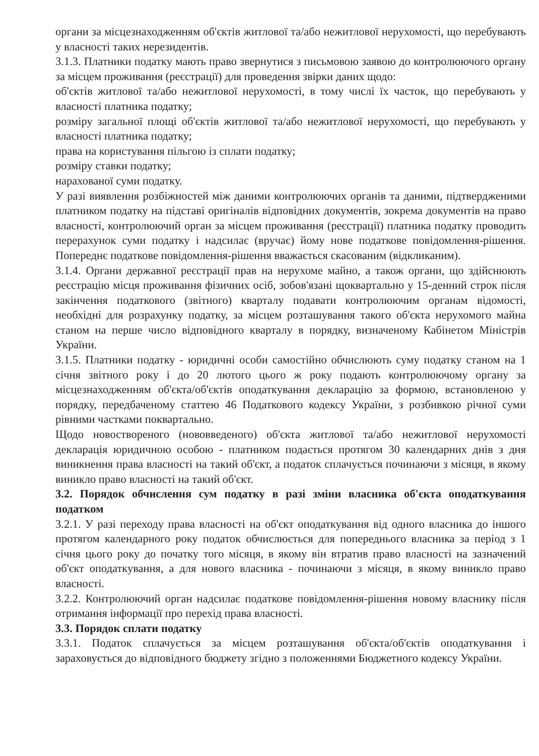органи за місцезнаходженням об'єктів житлової та/або нежитлової нерухомості, що перебувають у власності таких нерезидентів.
3.1.3. Платники податку мають право звернутися з письмовою заявою до контролюючого органу за місцем проживання (реєстрації) для проведення звірки даних щодо:
об'єктів житлової та/або нежитлової нерухомості, в тому числі їх часток, що перебувають у власності платника податку;
розміру загальної площі об'єктів житлової та/або нежитлової нерухомості, що перебувають у власності платника податку;
права на користування пільгою із сплати податку;
розміру ставки податку;
нарахованої суми податку.
У разі виявлення розбіжностей між даними контролюючих органів та даними, підтвердженими платником податку на підставі оригіналів відповідних документів, зокрема документів на право власності, контролюючий орган за місцем проживання (реєстрації) платника податку проводить перерахунок суми податку і надсилає (вручає) йому нове податкове повідомлення-рішення. Попереднє податкове повідомлення-рішення вважається скасованим (відкликаним).
3.1.4. Органи державної реєстрації прав на нерухоме майно, а також органи, що здійснюють реєстрацію місця проживання фізичних осіб, зобов'язані щоквартально у 15-денний строк після закінчення податкового (звітного) кварталу подавати контролюючим органам відомості, необхідні для розрахунку податку, за місцем розташування такого об'єкта нерухомого майна станом на перше число відповідного кварталу в порядку, визначеному Кабінетом Міністрів України.
3.1.5. Платники податку - юридичні особи самостійно обчислюють суму податку станом на 1 січня звітного року і до 20 лютого цього ж року подають контролюючому органу за місцезнаходженням об'єкта/об'єктів оподаткування декларацію за формою, встановленою у порядку, передбаченому статтею 46 Податкового кодексу України, з розбивкою річної суми рівними частками поквартально.
Щодо новоствореного (нововведеного) об'єкта житлової та/або нежитлової нерухомості декларація юридичною особою - платником подається протягом 30 календарних днів з дня виникнення права власності на такий об'єкт, а податок сплачується починаючи з місяця, в якому виникло право власності на такий об'єкт.
3.2. Порядок обчислення сум податку в разі зміни власника об'єкта оподаткування податком
3.2.1. У разі переходу права власності на об'єкт оподаткування від одного власника до іншого протягом календарного року податок обчислюється для попереднього власника за період з 1 січня цього року до початку того місяця, в якому він втратив право власності на зазначений об'єкт оподаткування, а для нового власника - починаючи з місяця, в якому виникло право власності.
3.2.2. Контролюючий орган надсилає податкове повідомлення-рішення новому власнику після отримання інформації про перехід права власності.
3.3. Порядок сплати податку
3.3.1. Податок сплачується за місцем розташування об'єкта/об'єктів оподаткування і зараховується до відповідного бюджету згідно з положеннями Бюджетного кодексу України.